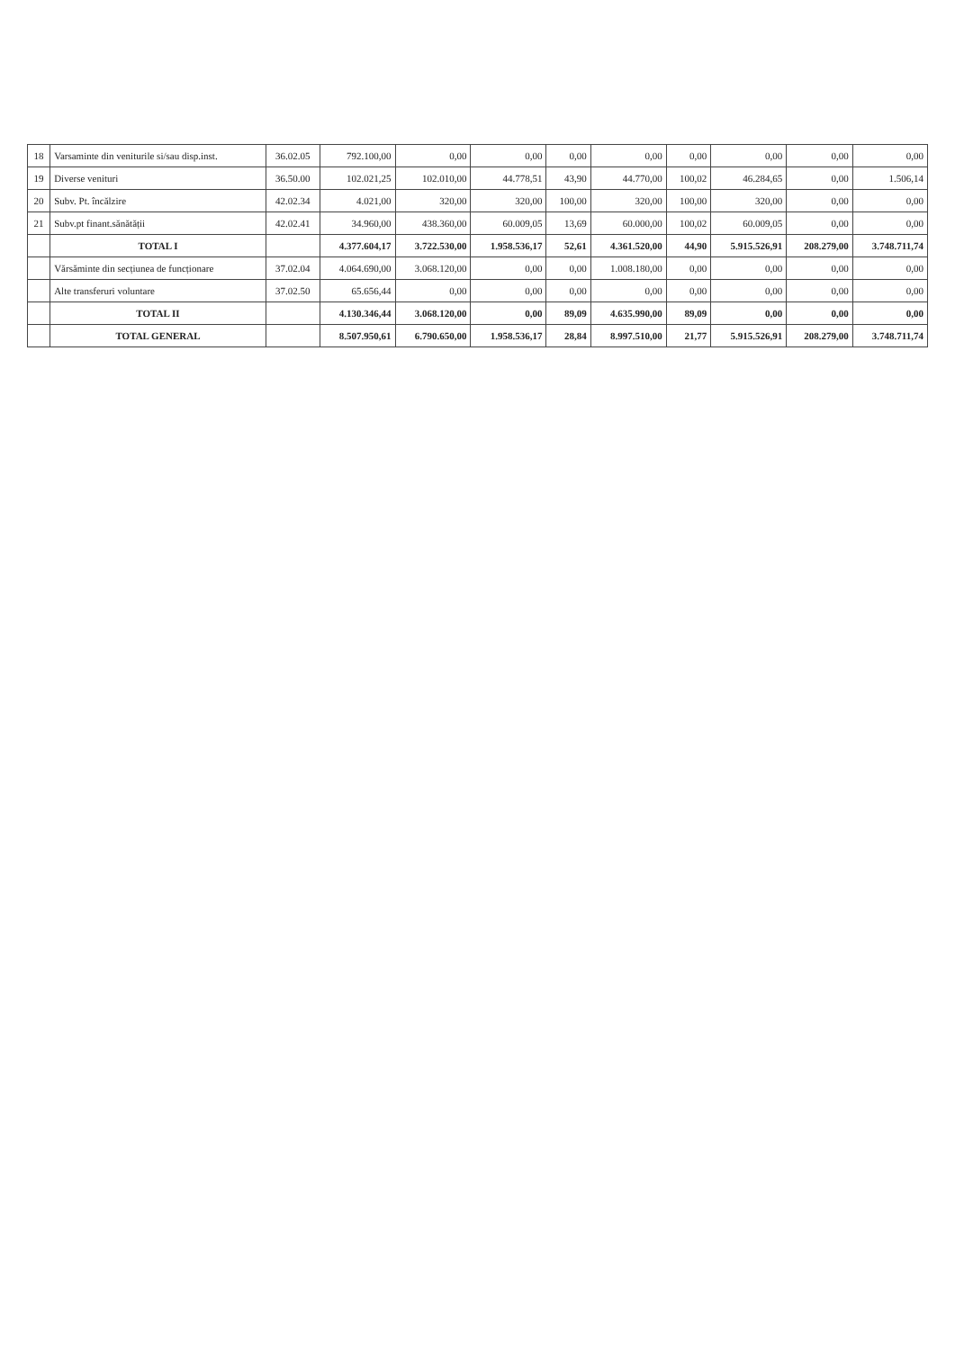| 18 | Varsaminte din veniturile si/sau disp.inst. | 36.02.05 | 792.100,00 | 0,00 | 0,00 | 0,00 | 0,00 | 0,00 | 0,00 | 0,00 | 0,00 |
| 19 | Diverse venituri | 36.50.00 | 102.021,25 | 102.010,00 | 44.778,51 | 43,90 | 44.770,00 | 100,02 | 46.284,65 | 0,00 | 1.506,14 |
| 20 | Subv. Pt. încălzire | 42.02.34 | 4.021,00 | 320,00 | 320,00 | 100,00 | 320,00 | 100,00 | 320,00 | 0,00 | 0,00 |
| 21 | Subv.pt finant.sănătății | 42.02.41 | 34.960,00 | 438.360,00 | 60.009,05 | 13,69 | 60.000,00 | 100,02 | 60.009,05 | 0,00 | 0,00 |
| | TOTAL I | | 4.377.604,17 | 3.722.530,00 | 1.958.536,17 | 52,61 | 4.361.520,00 | 44,90 | 5.915.526,91 | 208.279,00 | 3.748.711,74 |
| | Vărsăminte din secțiunea de funcționare | 37.02.04 | 4.064.690,00 | 3.068.120,00 | 0,00 | 0,00 | 1.008.180,00 | 0,00 | 0,00 | 0,00 | 0,00 |
| | Alte transferuri voluntare | 37.02.50 | 65.656,44 | 0,00 | 0,00 | 0,00 | 0,00 | 0,00 | 0,00 | 0,00 | 0,00 |
| | TOTAL II | | 4.130.346,44 | 3.068.120,00 | 0,00 | 89,09 | 4.635.990,00 | 89,09 | 0,00 | 0,00 | 0,00 |
| | TOTAL GENERAL | | 8.507.950,61 | 6.790.650,00 | 1.958.536,17 | 28,84 | 8.997.510,00 | 21,77 | 5.915.526,91 | 208.279,00 | 3.748.711,74 |